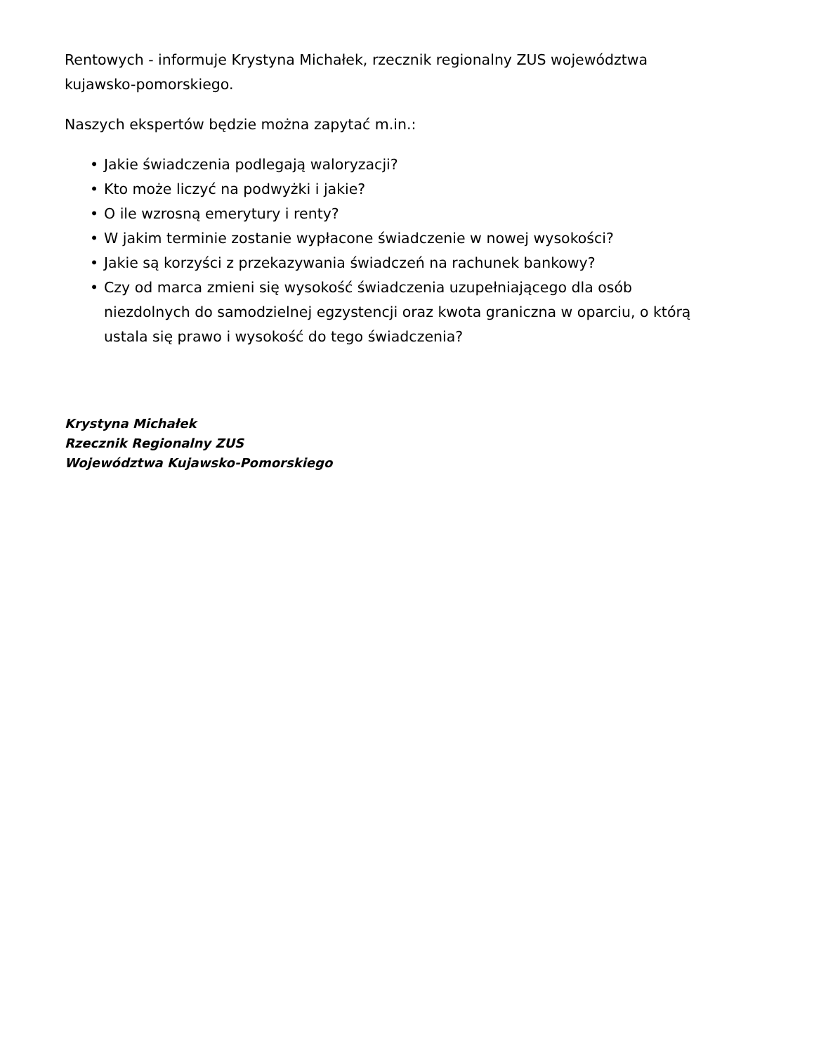Rentowych - informuje Krystyna Michałek, rzecznik regionalny ZUS województwa kujawsko-pomorskiego.
Naszych ekspertów będzie można zapytać m.in.:
• Jakie świadczenia podlegają waloryzacji?
• Kto może liczyć na podwyżki i jakie?
• O ile wzrosną emerytury i renty?
• W jakim terminie zostanie wypłacone świadczenie w nowej wysokości?
• Jakie są korzyści z przekazywania świadczeń na rachunek bankowy?
• Czy od marca zmieni się wysokość świadczenia uzupełniającego dla osób niezdolnych do samodzielnej egzystencji oraz kwota graniczna w oparciu, o którą ustala się prawo i wysokość do tego świadczenia?
Krystyna Michałek
Rzecznik Regionalny ZUS
Województwa Kujawsko-Pomorskiego